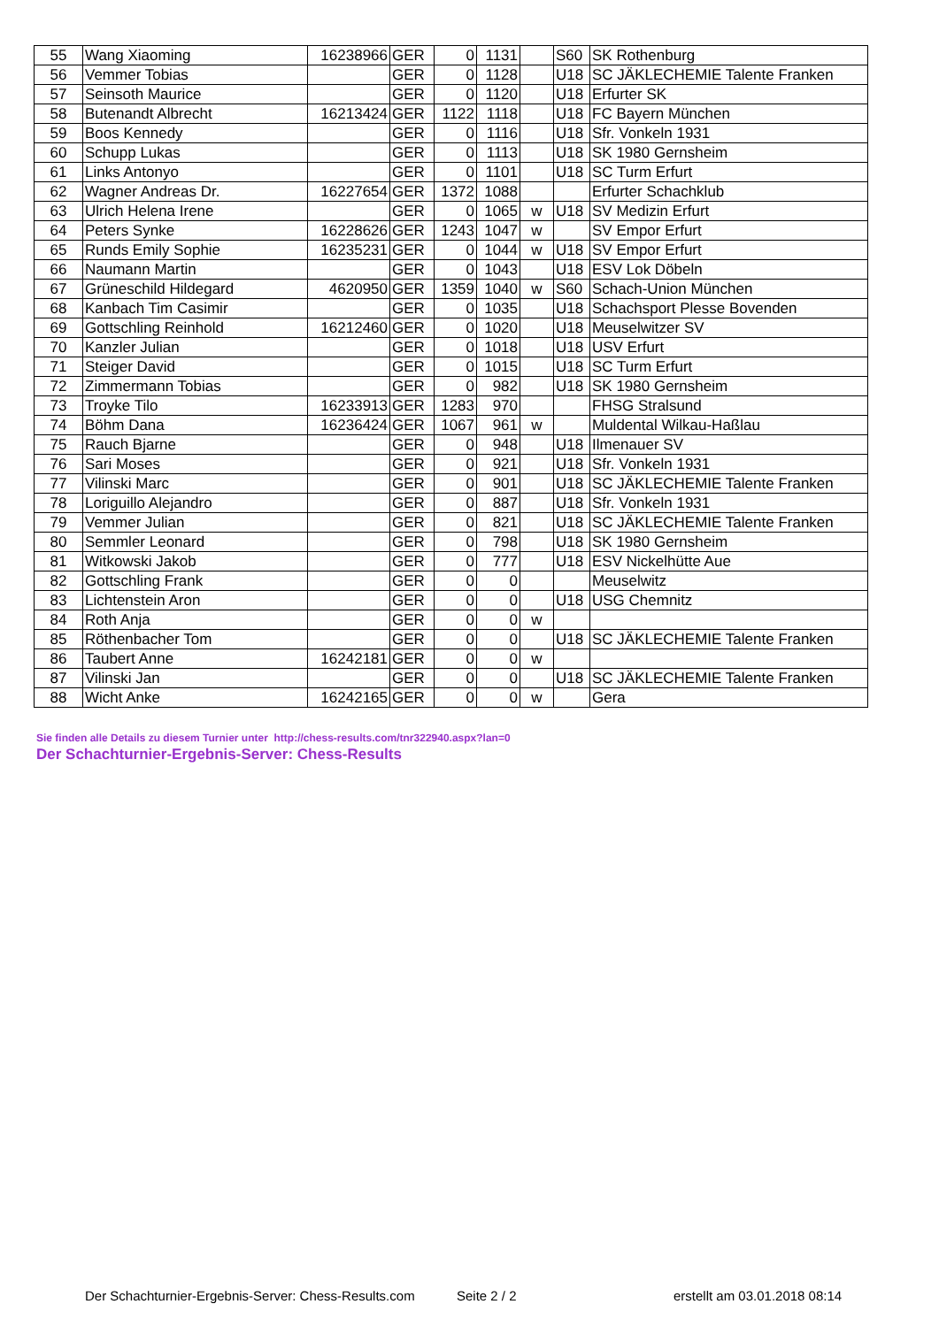| 55 | Wang Xiaoming | 16238966 | GER | 0 | 1131 | | S60 | SK Rothenburg |
| 56 | Vemmer Tobias | | GER | 0 | 1128 | | U18 | SC JÄKLECHEMIE Talente Franken |
| 57 | Seinsoth Maurice | | GER | 0 | 1120 | | U18 | Erfurter SK |
| 58 | Butenandt Albrecht | 16213424 | GER | 1122 | 1118 | | U18 | FC Bayern München |
| 59 | Boos Kennedy | | GER | 0 | 1116 | | U18 | Sfr. Vonkeln 1931 |
| 60 | Schupp Lukas | | GER | 0 | 1113 | | U18 | SK 1980 Gernsheim |
| 61 | Links Antonyo | | GER | 0 | 1101 | | U18 | SC Turm Erfurt |
| 62 | Wagner Andreas Dr. | 16227654 | GER | 1372 | 1088 | | | Erfurter Schachklub |
| 63 | Ulrich Helena Irene | | GER | 0 | 1065 | w | U18 | SV Medizin Erfurt |
| 64 | Peters Synke | 16228626 | GER | 1243 | 1047 | w | | SV Empor Erfurt |
| 65 | Runds Emily Sophie | 16235231 | GER | 0 | 1044 | w | U18 | SV Empor Erfurt |
| 66 | Naumann Martin | | GER | 0 | 1043 | | U18 | ESV Lok Döbeln |
| 67 | Grüneschild Hildegard | 4620950 | GER | 1359 | 1040 | w | S60 | Schach-Union München |
| 68 | Kanbach Tim Casimir | | GER | 0 | 1035 | | U18 | Schachsport Plesse Bovenden |
| 69 | Gottschling Reinhold | 16212460 | GER | 0 | 1020 | | U18 | Meuselwitzer SV |
| 70 | Kanzler Julian | | GER | 0 | 1018 | | U18 | USV Erfurt |
| 71 | Steiger David | | GER | 0 | 1015 | | U18 | SC Turm Erfurt |
| 72 | Zimmermann Tobias | | GER | 0 | 982 | | U18 | SK 1980 Gernsheim |
| 73 | Troyke Tilo | 16233913 | GER | 1283 | 970 | | | FHSG Stralsund |
| 74 | Böhm Dana | 16236424 | GER | 1067 | 961 | w | | Muldental Wilkau-Haßlau |
| 75 | Rauch Bjarne | | GER | 0 | 948 | | U18 | Ilmenauer SV |
| 76 | Sari Moses | | GER | 0 | 921 | | U18 | Sfr. Vonkeln 1931 |
| 77 | Vilinski Marc | | GER | 0 | 901 | | U18 | SC JÄKLECHEMIE Talente Franken |
| 78 | Loriguillo Alejandro | | GER | 0 | 887 | | U18 | Sfr. Vonkeln 1931 |
| 79 | Vemmer Julian | | GER | 0 | 821 | | U18 | SC JÄKLECHEMIE Talente Franken |
| 80 | Semmler Leonard | | GER | 0 | 798 | | U18 | SK 1980 Gernsheim |
| 81 | Witkowski Jakob | | GER | 0 | 777 | | U18 | ESV Nickelhütte Aue |
| 82 | Gottschling Frank | | GER | 0 | 0 | | | Meuselwitz |
| 83 | Lichtenstein Aron | | GER | 0 | 0 | | U18 | USG Chemnitz |
| 84 | Roth Anja | | GER | 0 | 0 | w | | |
| 85 | Röthenbacher Tom | | GER | 0 | 0 | | U18 | SC JÄKLECHEMIE Talente Franken |
| 86 | Taubert Anne | 16242181 | GER | 0 | 0 | w | | |
| 87 | Vilinski Jan | | GER | 0 | 0 | | U18 | SC JÄKLECHEMIE Talente Franken |
| 88 | Wicht Anke | 16242165 | GER | 0 | 0 | w | | Gera |
Sie finden alle Details zu diesem Turnier unter http://chess-results.com/tnr322940.aspx?lan=0
Der Schachturnier-Ergebnis-Server: Chess-Results
Der Schachturnier-Ergebnis-Server: Chess-Results.com Seite 2 / 2 erstellt am 03.01.2018 08:14